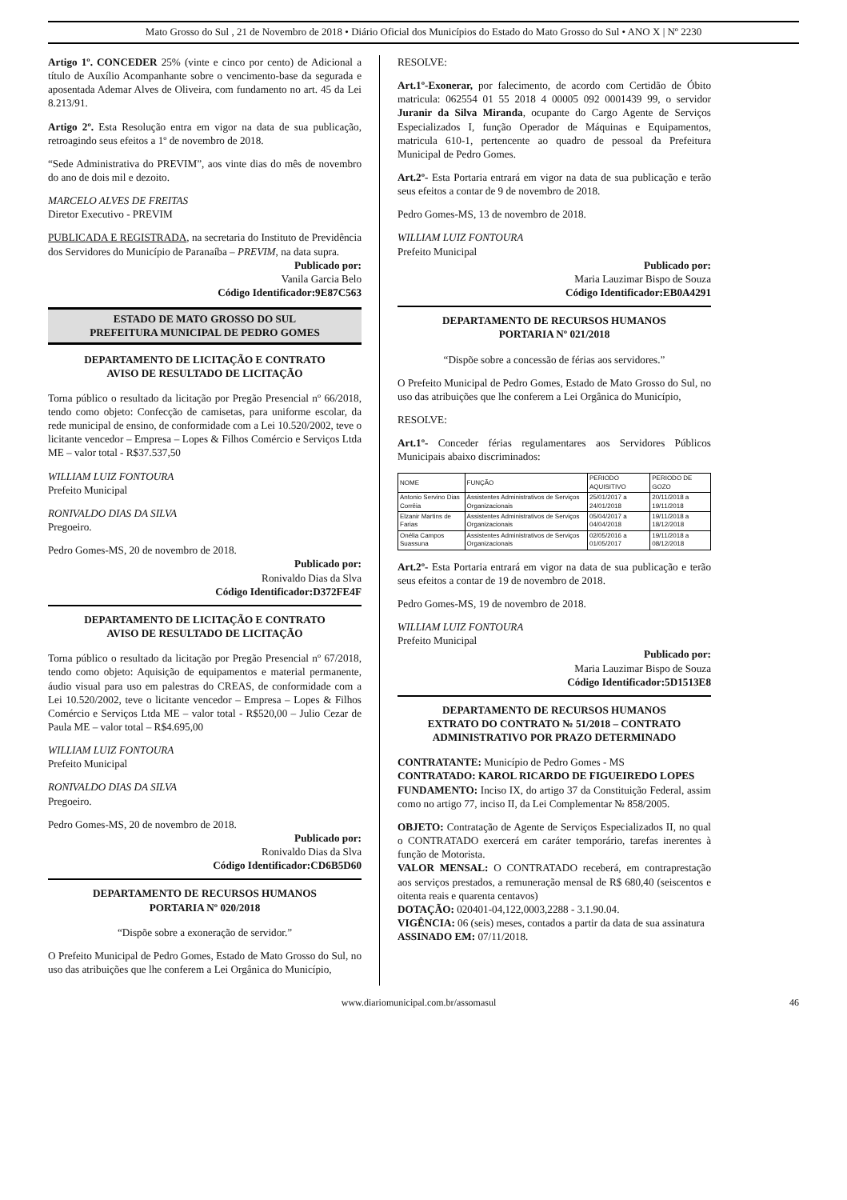Mato Grosso do Sul , 21 de Novembro de 2018 • Diário Oficial dos Municípios do Estado do Mato Grosso do Sul • ANO X | Nº 2230
Artigo 1º. CONCEDER 25% (vinte e cinco por cento) de Adicional a título de Auxílio Acompanhante sobre o vencimento-base da segurada e aposentada Ademar Alves de Oliveira, com fundamento no art. 45 da Lei 8.213/91.
Artigo 2º. Esta Resolução entra em vigor na data de sua publicação, retroagindo seus efeitos a 1º de novembro de 2018.
“Sede Administrativa do PREVIM”, aos vinte dias do mês de novembro do ano de dois mil e dezoito.
MARCELO ALVES DE FREITAS
Diretor Executivo - PREVIM
PUBLICADA E REGISTRADA, na secretaria do Instituto de Previdência dos Servidores do Município de Paranaíba – PREVIM, na data supra.
Publicado por:
Vanila Garcia Belo
Código Identificador:9E87C563
ESTADO DE MATO GROSSO DO SUL
PREFEITURA MUNICIPAL DE PEDRO GOMES
DEPARTAMENTO DE LICITAÇÃO E CONTRATO
AVISO DE RESULTADO DE LICITAÇÃO
Torna público o resultado da licitação por Pregão Presencial nº 66/2018, tendo como objeto: Confecção de camisetas, para uniforme escolar, da rede municipal de ensino, de conformidade com a Lei 10.520/2002, teve o licitante vencedor – Empresa – Lopes & Filhos Comércio e Serviços Ltda ME – valor total - R$37.537,50
WILLIAM LUIZ FONTOURA
Prefeito Municipal
RONIVALDO DIAS DA SILVA
Pregoeiro.
Pedro Gomes-MS, 20 de novembro de 2018.
Publicado por:
Ronivaldo Dias da Slva
Código Identificador:D372FE4F
DEPARTAMENTO DE LICITAÇÃO E CONTRATO
AVISO DE RESULTADO DE LICITAÇÃO
Torna público o resultado da licitação por Pregão Presencial nº 67/2018, tendo como objeto: Aquisição de equipamentos e material permanente, áudio visual para uso em palestras do CREAS, de conformidade com a Lei 10.520/2002, teve o licitante vencedor – Empresa – Lopes & Filhos Comércio e Serviços Ltda ME – valor total - R$520,00 – Julio Cezar de Paula ME – valor total – R$4.695,00
WILLIAM LUIZ FONTOURA
Prefeito Municipal
RONIVALDO DIAS DA SILVA
Pregoeiro.
Pedro Gomes-MS, 20 de novembro de 2018.
Publicado por:
Ronivaldo Dias da Slva
Código Identificador:CD6B5D60
DEPARTAMENTO DE RECURSOS HUMANOS
PORTARIA Nº 020/2018
“Dispõe sobre a exoneração de servidor.”
O Prefeito Municipal de Pedro Gomes, Estado de Mato Grosso do Sul, no uso das atribuições que lhe conferem a Lei Orgânica do Município,
RESOLVE:
Art.1º-Exonerar, por falecimento, de acordo com Certidão de Óbito matricula: 062554 01 55 2018 4 00005 092 0001439 99, o servidor Juranir da Silva Miranda, ocupante do Cargo Agente de Serviços Especializados I, função Operador de Máquinas e Equipamentos, matricula 610-1, pertencente ao quadro de pessoal da Prefeitura Municipal de Pedro Gomes.
Art.2º- Esta Portaria entrará em vigor na data de sua publicação e terão seus efeitos a contar de 9 de novembro de 2018.
Pedro Gomes-MS, 13 de novembro de 2018.
WILLIAM LUIZ FONTOURA
Prefeito Municipal
Publicado por:
Maria Lauzimar Bispo de Souza
Código Identificador:EB0A4291
DEPARTAMENTO DE RECURSOS HUMANOS
PORTARIA Nº 021/2018
“Dispõe sobre a concessão de férias aos servidores.”
O Prefeito Municipal de Pedro Gomes, Estado de Mato Grosso do Sul, no uso das atribuições que lhe conferem a Lei Orgânica do Município,
RESOLVE:
Art.1º- Conceder férias regulamentares aos Servidores Públicos Municipais abaixo discriminados:
| NOME | FUNÇÃO | PERIODO AQUISITIVO | PERIODO DE GOZO |
| --- | --- | --- | --- |
| Antonio Servino Dias Corrêia | Assistentes Administrativos de Serviços Organizacionais | 25/01/2017 a 24/01/2018 | 20/11/2018 a 19/11/2018 |
| Elzanir Martins de Farias | Assistentes Administrativos de Serviços Organizacionais | 05/04/2017 a 04/04/2018 | 19/11/2018 a 18/12/2018 |
| Onélia Campos Suassuna | Assistentes Administrativos de Serviços Organizacionais | 02/05/2016 a 01/05/2017 | 19/11/2018 a 08/12/2018 |
Art.2º- Esta Portaria entrará em vigor na data de sua publicação e terão seus efeitos a contar de 19 de novembro de 2018.
Pedro Gomes-MS, 19 de novembro de 2018.
WILLIAM LUIZ FONTOURA
Prefeito Municipal
Publicado por:
Maria Lauzimar Bispo de Souza
Código Identificador:5D1513E8
DEPARTAMENTO DE RECURSOS HUMANOS
EXTRATO DO CONTRATO № 51/2018 – CONTRATO ADMINISTRATIVO POR PRAZO DETERMINADO
CONTRATANTE: Município de Pedro Gomes - MS
CONTRATADO: KAROL RICARDO DE FIGUEIREDO LOPES
FUNDAMENTO: Inciso IX, do artigo 37 da Constituição Federal, assim como no artigo 77, inciso II, da Lei Complementar № 858/2005.
OBJETO: Contratação de Agente de Serviços Especializados II, no qual o CONTRATADO exercerá em caráter temporário, tarefas inerentes à função de Motorista.
VALOR MENSAL: O CONTRATADO receberá, em contraprestação aos serviços prestados, a remuneração mensal de R$ 680,40 (seiscentos e oitenta reais e quarenta centavos)
DOTAÇÃO: 020401-04,122,0003,2288 - 3.1.90.04.
VIGÊNCIA: 06 (seis) meses, contados a partir da data de sua assinatura
ASSINADO EM: 07/11/2018.
www.diariomunicipal.com.br/assomasul 46